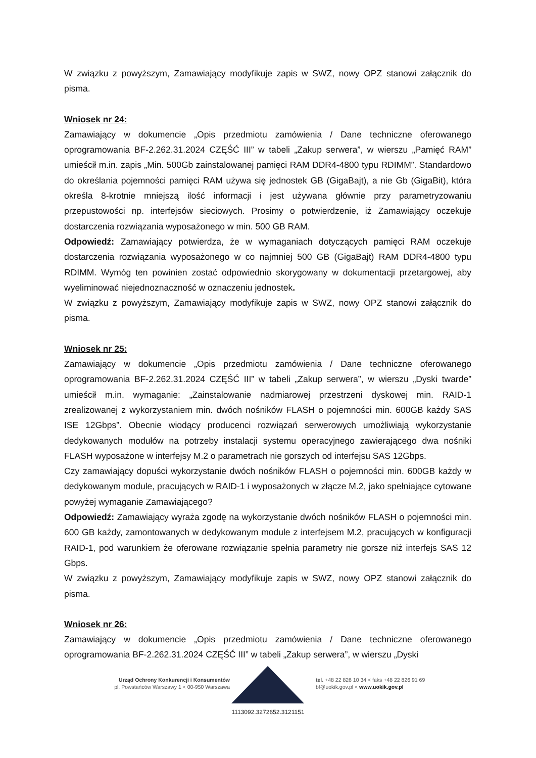W związku z powyższym, Zamawiający modyfikuje zapis w SWZ, nowy OPZ stanowi załącznik do pisma.
Wniosek nr 24:
Zamawiający w dokumencie „Opis przedmiotu zamówienia / Dane techniczne oferowanego oprogramowania BF-2.262.31.2024 CZĘŚĆ III” w tabeli „Zakup serwera”, w wierszu „Pamięć RAM” umieścił m.in. zapis „Min. 500Gb zainstalowanej pamięci RAM DDR4-4800 typu RDIMM”. Standardowo do określania pojemności pamięci RAM używa się jednostek GB (GigaBajt), a nie Gb (GigaBit), która określa 8-krotnie mniejszą ilość informacji i jest używana głównie przy parametryzowaniu przepustowości np. interfejsów sieciowych. Prosimy o potwierdzenie, iż Zamawiający oczekuje dostarczenia rozwiązania wyposażonego w min. 500 GB RAM.
Odpowiedź: Zamawiający potwierdza, że w wymaganiach dotyczących pamięci RAM oczekuje dostarczenia rozwiązania wyposażonego w co najmniej 500 GB (GigaBajt) RAM DDR4-4800 typu RDIMM. Wymóg ten powinien zostać odpowiednio skorygowany w dokumentacji przetargowej, aby wyeliminować niejednoznaczność w oznaczeniu jednostek.
W związku z powyższym, Zamawiający modyfikuje zapis w SWZ, nowy OPZ stanowi załącznik do pisma.
Wniosek nr 25:
Zamawiający w dokumencie „Opis przedmiotu zamówienia / Dane techniczne oferowanego oprogramowania BF-2.262.31.2024 CZĘŚĆ III” w tabeli „Zakup serwera”, w wierszu „Dyski twarde” umieścił m.in. wymaganie: „Zainstalowanie nadmiarowej przestrzeni dyskowej min. RAID-1 zrealizowanej z wykorzystaniem min. dwóch nośników FLASH o pojemności min. 600GB każdy SAS ISE 12Gbps”. Obecnie wiodący producenci rozwiązań serwerowych umożliwiają wykorzystanie dedykowanych modułów na potrzeby instalacji systemu operacyjnego zawierającego dwa nośniki FLASH wyposażone w interfejsy M.2 o parametrach nie gorszych od interfejsu SAS 12Gbps.
Czy zamawiający dopuści wykorzystanie dwóch nośników FLASH o pojemności min. 600GB każdy w dedykowanym module, pracujących w RAID-1 i wyposażonych w złącze M.2, jako spełniające cytowane powyżej wymaganie Zamawiającego?
Odpowiedź: Zamawiający wyraża zgodę na wykorzystanie dwóch nośników FLASH o pojemności min. 600 GB każdy, zamontowanych w dedykowanym module z interfejsem M.2, pracujących w konfiguracji RAID-1, pod warunkiem że oferowane rozwiązanie spełnia parametry nie gorsze niż interfejs SAS 12 Gbps.
W związku z powyższym, Zamawiający modyfikuje zapis w SWZ, nowy OPZ stanowi załącznik do pisma.
Wniosek nr 26:
Zamawiający w dokumencie „Opis przedmiotu zamówienia / Dane techniczne oferowanego oprogramowania BF-2.262.31.2024 CZĘŚĆ III” w tabeli „Zakup serwera”, w wierszu „Dyski
Urząd Ochrony Konkurencji i Konsumentów
pl. Powstańców Warszawy 1 < 00-950 Warszawa
tel. +48 22 826 10 34 < faks +48 22 826 91 69
bf@uokik.gov.pl < www.uokik.gov.pl
1113092.3272652.3121151